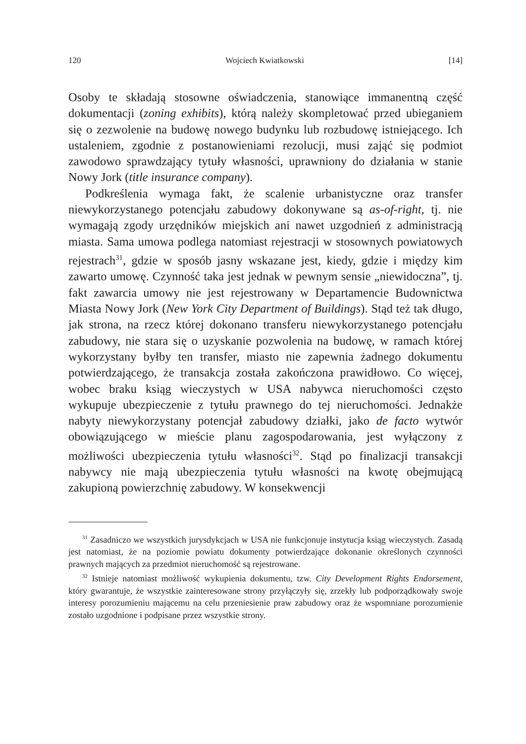120 Wojciech Kwiatkowski [14]
Osoby te składają stosowne oświadczenia, stanowiące immanentną część dokumentacji (zoning exhibits), którą należy skompletować przed ubieganiem się o zezwolenie na budowę nowego budynku lub rozbudowę istniejącego. Ich ustaleniem, zgodnie z postanowieniami rezolucji, musi zająć się podmiot zawodowo sprawdzający tytuły własności, uprawniony do działania w stanie Nowy Jork (title insurance company).
Podkreślenia wymaga fakt, że scalenie urbanistyczne oraz transfer niewykorzystanego potencjału zabudowy dokonywane są as-of-right, tj. nie wymagają zgody urzędników miejskich ani nawet uzgodnień z administracją miasta. Sama umowa podlega natomiast rejestracji w stosownych powiatowych rejestrach<sup>31</sup>, gdzie w sposób jasny wskazane jest, kiedy, gdzie i między kim zawarto umowę. Czynność taka jest jednak w pewnym sensie „niewidoczna”, tj. fakt zawarcia umowy nie jest rejestrowany w Departamencie Budownictwa Miasta Nowy Jork (New York City Department of Buildings). Stąd też tak długo, jak strona, na rzecz której dokonano transferu niewykorzystanego potencjału zabudowy, nie stara się o uzyskanie pozwolenia na budowę, w ramach której wykorzystany byłby ten transfer, miasto nie zapewnia żadnego dokumentu potwierdzającego, że transakcja została zakończona prawidłowo. Co więcej, wobec braku ksiąg wieczystych w USA nabywca nieruchomości często wykupuje ubezpieczenie z tytułu prawnego do tej nieruchomości. Jednakże nabyty niewykorzystany potencjał zabudowy działki, jako de facto wytwór obowiązującego w mieście planu zagospodarowania, jest wyłączony z możliwości ubezpieczenia tytułu własności<sup>32</sup>. Stąd po finalizacji transakcji nabywcy nie mają ubezpieczenia tytułu własności na kwotę obejmującą zakupioną powierzchnię zabudowy. W konsekwencji
<sup>31</sup> Zasadniczo we wszystkich jurysdykcjach w USA nie funkcjonuje instytucja ksiąg wieczystych. Zasadą jest natomiast, że na poziomie powiatu dokumenty potwierdzające dokonanie określonych czynności prawnych mających za przedmiot nieruchomość są rejestrowane.
<sup>32</sup> Istnieje natomiast możliwość wykupienia dokumentu, tzw. City Development Rights Endorsement, który gwarantuje, że wszystkie zainteresowane strony przyłączyły się, zrzekły lub podporządkowały swoje interesy porozumieniu mającemu na celu przeniesienie praw zabudowy oraz że wspomniane porozumienie zostało uzgodnione i podpisane przez wszystkie strony.